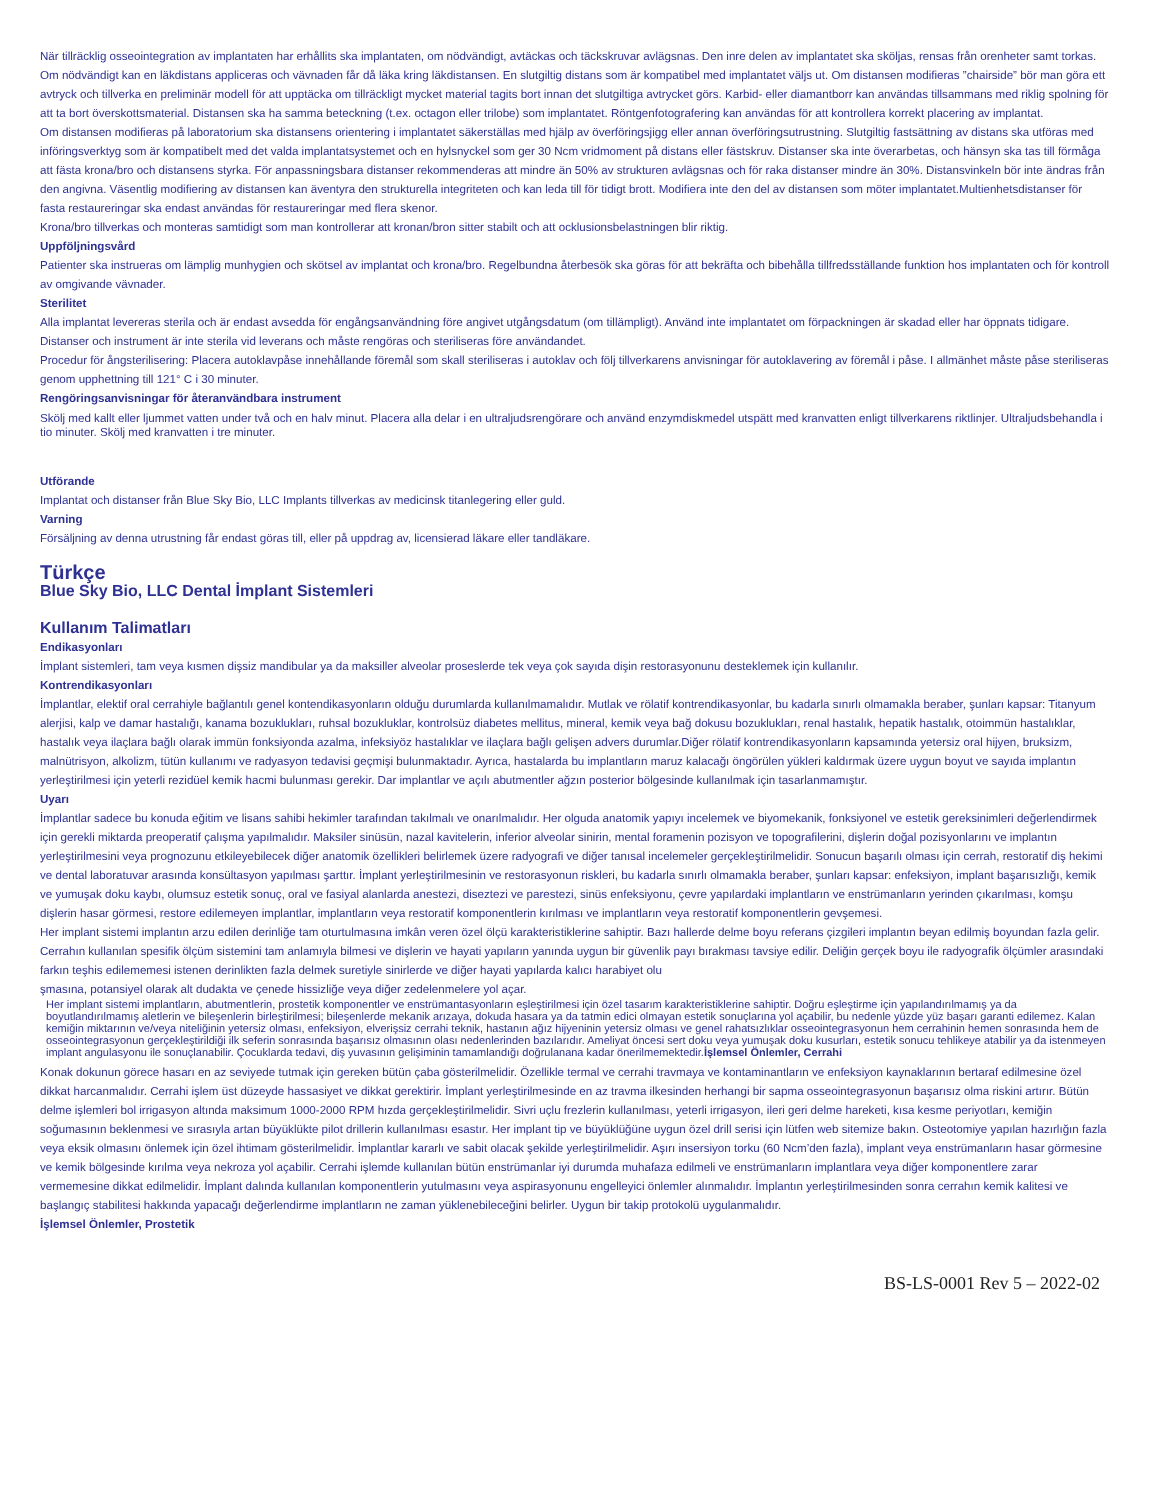När tillräcklig osseointegration av implantaten har erhållits ska implantaten, om nödvändigt, avtäckas och täckskruvar avlägsnas. Den inre delen av implantatet ska sköljas, rensas från orenheter samt torkas. Om nödvändigt kan en läkdistans appliceras och vävnaden får då läka kring läkdistansen. En slutgiltig distans som är kompatibel med implantatet väljs ut. Om distansen modifieras ”chairside” bör man göra ett avtryck och tillverka en preliminär modell för att upptäcka om tillräckligt mycket material tagits bort innan det slutgiltiga avtrycket görs. Karbid- eller diamantborr kan användas tillsammans med riklig spolning för att ta bort överskottsmaterial. Distansen ska ha samma beteckning (t.ex. octagon eller trilobe) som implantatet. Röntgenfotografering kan användas för att kontrollera korrekt placering av implantat.
Om distansen modifieras på laboratorium ska distansens orientering i implantatet säkerställas med hjälp av överföringsjigg eller annan överföringsutrustning. Slutgiltig fastsättning av distans ska utföras med införingsverktyg som är kompatibelt med det valda implantatsystemet och en hylsnyckel som ger 30 Ncm vridmoment på distans eller fästskruv. Distanser ska inte överarbetas, och hänsyn ska tas till förmåga att fästa krona/bro och distansens styrka. För anpassningsbara distanser rekommenderas att mindre än 50% av strukturen avlägsnas och för raka distanser mindre än 30%. Distansvinkeln bör inte ändras från den angivna. Väsentlig modifiering av distansen kan äventyra den strukturella integriteten och kan leda till för tidigt brott. Modifiera inte den del av distansen som möter implantatet.Multienhetsdistanser för fasta restaureringar ska endast användas för restaureringar med flera skenor.
Krona/bro tillverkas och monteras samtidigt som man kontrollerar att kronan/bron sitter stabilt och att ocklusionsbelastningen blir riktig.
Uppföljningsvård
Patienter ska instrueras om lämplig munhygien och skötsel av implantat och krona/bro. Regelbundna återbesök ska göras för att bekräfta och bibehålla tillfredsställande funktion hos implantaten och för kontroll av omgivande vävnader.
Sterilitet
Alla implantat levereras sterila och är endast avsedda för engångsanvändning före angivet utgångsdatum (om tillämpligt). Använd inte implantatet om förpackningen är skadad eller har öppnats tidigare. Distanser och instrument är inte sterila vid leverans och måste rengöras och steriliseras före användandet.
Procedur för ångsterilisering: Placera autoklavpåse innehållande föremål som skall steriliseras i autoklav och följ tillverkarens anvisningar för autoklavering av föremål i påse. I allmänhet måste påse steriliseras genom upphettning till 121° C i 30 minuter.
Rengöringsanvisningar för återanvändbara instrument
Skölj med kallt eller ljummet vatten under två och en halv minut. Placera alla delar i en ultraljudsrengörare och använd enzymdiskmedel utspätt med kranvatten enligt tillverkarens riktlinjer. Ultraljudsbehandla i tio minuter. Skölj med kranvatten i tre minuter.
Utförande
Implantat och distanser från Blue Sky Bio, LLC Implants tillverkas av medicinsk titanlegering eller guld.
Varning
Försäljning av denna utrustning får endast göras till, eller på uppdrag av, licensierad läkare eller tandläkare.
Türkçe
Blue Sky Bio, LLC Dental İmplant Sistemleri
Kullanım Talimatları
Endikasyonları
İmplant sistemleri, tam veya kısmen dişsiz mandibular ya da maksiller alveolar proseslerde tek veya çok sayıda dişin restorasyonunu desteklemek için kullanılır.
Kontrendikasyonları
İmplantlar, elektif oral cerrahiyle bağlantılı genel kontendikasyonların olduğu durumlarda kullanılmamalıdır. Mutlak ve rölatif kontrendikasyonlar, bu kadarla sınırlı olmamakla beraber, şunları kapsar: Titanyum alerjisi, kalp ve damar hastalığı, kanama bozuklukları, ruhsal bozukluklar, kontrolsüz diabetes mellitus, mineral, kemik veya bağ dokusu bozuklukları, renal hastalık, hepatik hastalık, otoimmün hastalıklar, hastalık veya ilaçlara bağlı olarak immün fonksiyonda azalma, infeksiyöz hastalıklar ve ilaçlara bağlı gelişen advers durumlar.Diğer rölatif kontrendikasyonların kapsamında yetersiz oral hijyen, bruksizm, malnütrisyon, alkolizm, tütün kullanımı ve radyasyon tedavisi geçmişi bulunmaktadır. Ayrıca, hastalarda bu implantların maruz kalacağı öngörülen yükleri kaldırmak üzere uygun boyut ve sayıda implantın yerleştirilmesi için yeterli rezidüel kemik hacmi bulunması gerekir. Dar implantlar ve açılı abutmentler ağzın posterior bölgesinde kullanılmak için tasarlanmamıştır.
Uyarı
İmplantlar sadece bu konuda eğitim ve lisans sahibi hekimler tarafından takılmalı ve onarılmalıdır. Her olguda anatomik yapıyı incelemek ve biyomekanik, fonksiyonel ve estetik gereksinimleri değerlendirmek için gerekli miktarda preoperatif çalışma yapılmalıdır. Maksiler sinüsün, nazal kavitelerin, inferior alveolar sinirin, mental foramenin pozisyon ve topografilerini, dişlerin doğal pozisyonlarını ve implantın yerleştirilmesini veya prognozunu etkileyebilecek diğer anatomik özellikleri belirlemek üzere radyografi ve diğer tanısal incelemeler gerçekleştirilmelidir. Sonucun başarılı olması için cerrah, restoratif diş hekimi ve dental laboratuvar arasında konsültasyon yapılması şarttır. İmplant yerleştirilmesinin ve restorasyonun riskleri, bu kadarla sınırlı olmamakla beraber, şunları kapsar: enfeksiyon, implant başarısızlığı, kemik ve yumuşak doku kaybı, olumsuz estetik sonuç, oral ve fasiyal alanlarda anestezi, diseztezi ve parestezi, sinüs enfeksiyonu, çevre yapılardaki implantların ve enstrümanların yerinden çıkarılması, komşu dişlerin hasar görmesi, restore edilemeyen implantlar, implantların veya restoratif komponentlerin kırılması ve implantların veya restoratif komponentlerin gevşemesi.
Her implant sistemi implantın arzu edilen derinliğe tam oturtulmasına imkân veren özel ölçü karakteristiklerine sahiptir. Bazı hallerde delme boyu referans çizgileri implantın beyan edilmiş boyundan fazla gelir. Cerrahın kullanılan spesifik ölçüm sistemini tam anlamıyla bilmesi ve dişlerin ve hayati yapıların yanında uygun bir güvenlik payı bırakması tavsiye edilir. Deliğin gerçek boyu ile radyografik ölçümler arasındaki farkın teşhis edilememesi istenen derinlikten fazla delmek suretiyle sinirlerde ve diğer hayati yapılarda kalıcı harabiyet olu
şmasına, potansiyel olarak alt dudakta ve çenede hissizliğe veya diğer zedelenmelere yol açar.
Her implant sistemi implantların, abutmentlerin, prostetik komponentler ve enstrümantasyonların eşleştirilmesi için özel tasarım karakteristiklerine sahiptir. Doğru eşleştirme için yapılandırılmamış ya da boyutlandırılmamış aletlerin ve bileşenlerin birleştirilmesi; bileşenlerde mekanik arızaya, dokuda hasara ya da tatmin edici olmayan estetik sonuçlarına yol açabilir, bu nedenle yüzde yüz başarı garanti edilemez. Kalan kemiğin miktarının ve/veya niteliğinin yetersiz olması, enfeksiyon, elverişsiz cerrahi teknik, hastanın ağız hijyeninin yetersiz olması ve genel rahatsızlıklar osseointegrasyonun hem cerrahinin hemen sonrasında hem de osseointegrasyonun gerçekleştirildiği ilk seferin sonrasında başarısız olmasının olası nedenlerinden bazılarıdır. Ameliyat öncesi sert doku veya yumuşak doku kusurları, estetik sonucu tehlikeye atabilir ya da istenmeyen implant angulasyonu ile sonuçlanabilir. Çocuklarda tedavi, diş yuvasının gelişiminin tamamlandığı doğrulanana kadar önerilmemektedir.İşlemsel Önlemler, Cerrahi
Konak dokunun görece hasarı en az seviyede tutmak için gereken bütün çaba gösterilmelidir. Özellikle termal ve cerrahi travmaya ve kontaminantların ve enfeksiyon kaynaklarının bertaraf edilmesine özel dikkat harcanmalıdır. Cerrahi işlem üst düzeyde hassasiyet ve dikkat gerektirir. İmplant yerleştirilmesinde en az travma ilkesinden herhangi bir sapma osseointegrasyonun başarısız olma riskini artırır. Bütün delme işlemleri bol irrigasyon altında maksimum 1000-2000 RPM hızda gerçekleştirilmelidir. Sivri uçlu frezlerin kullanılması, yeterli irrigasyon, ileri geri delme hareketi, kısa kesme periyotları, kemiğin soğumasının beklenmesi ve sırasıyla artan büyüklükte pilot drillerin kullanılması esastır. Her implant tip ve büyüklüğüne uygun özel drill serisi için lütfen web sitemize bakın. Osteotomiye yapılan hazırlığın fazla veya eksik olmasını önlemek için özel ihtimam gösterilmelidir. İmplantlar kararlı ve sabit olacak şekilde yerleştirilmelidir. Aşırı insersiyon torku (60 Ncm’den fazla), implant veya enstrümanların hasar görmesine ve kemik bölgesinde kırılma veya nekroza yol açabilir. Cerrahi işlemde kullanılan bütün enstrümanlar iyi durumda muhafaza edilmeli ve enstrümanların implantlara veya diğer komponentlere zarar vermemesine dikkat edilmelidir. İmplant dalında kullanılan komponentlerin yutulmasını veya aspirasyonunu engelleyici önlemler alınmalıdır. İmplantın yerleştirilmesinden sonra cerrahın kemik kalitesi ve başlangıç stabilitesi hakkında yapacağı değerlendirme implantların ne zaman yüklenebileceğini belirler. Uygun bir takip protokolü uygulanmalıdır.
İşlemsel Önlemler, Prostetik
BS-LS-0001 Rev 5 – 2022-02